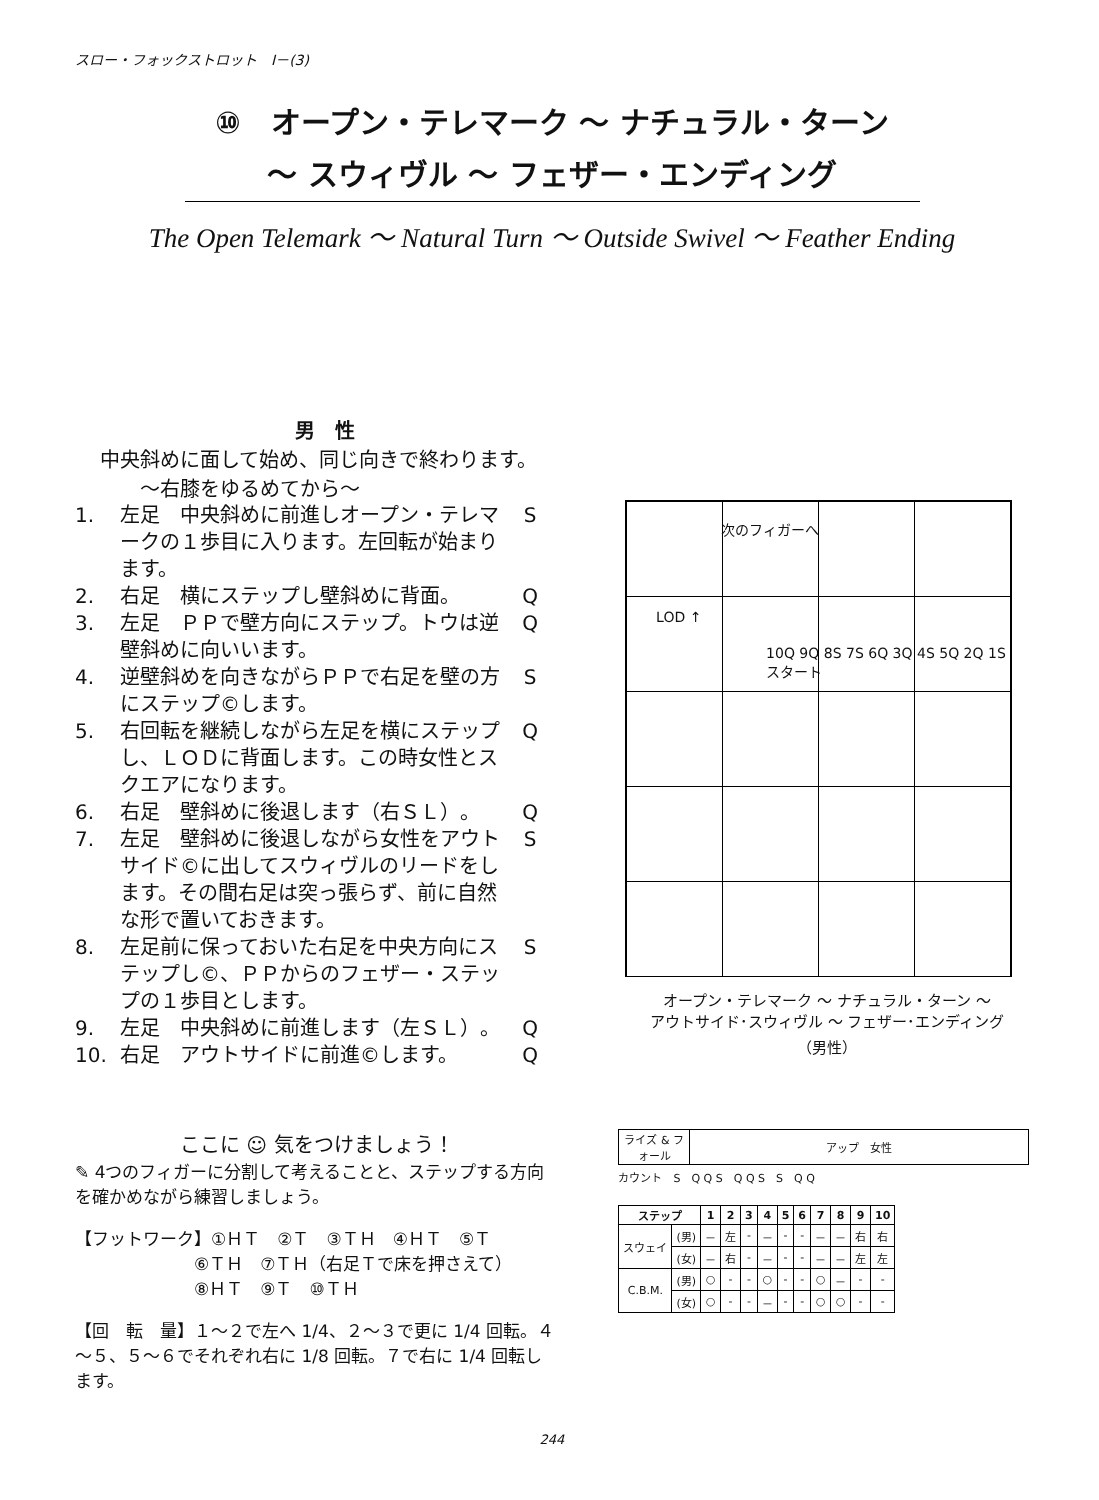スロー・フォックストロット　Ⅰ－(3)
⑩　オープン・テレマーク ～ ナチュラル・ターン
～ スウィヴル ～ フェザー・エンディング
The Open Telemark ～ Natural Turn ～ Outside Swivel ～ Feather Ending
男　性
中央斜めに面して始め、同じ向きで終わります。
～右膝をゆるめてから～
1. 左足　中央斜めに前進しオープン・テレマークの１歩目に入ります。左回転が始まります。 S
2. 右足　横にステップし壁斜めに背面。 Q
3. 左足　ＰＰで壁方向にステップ。トウは逆壁斜めに向いいます。 Q
4. 逆壁斜めを向きながらＰＰで右足を壁の方にステップ©します。 S
5. 右回転を継続しながら左足を横にステップし、ＬＯＤに背面します。この時女性とスクエアになります。 Q
6. 右足　壁斜めに後退します（右ＳＬ）。 Q
7. 左足　壁斜めに後退しながら女性をアウトサイド©に出してスウィヴルのリードをします。その間右足は突っ張らず、前に自然な形で置いておきます。 S
8. 左足前に保っておいた右足を中央方向にステップし©、ＰＰからのフェザー・ステップの１歩目とします。 S
9. 左足　中央斜めに前進します（左ＳＬ）。 Q
10. 右足　アウトサイドに前進©します。 Q
次のフィガーへ
LOD ↑
10Q 9Q 8S 7S 6Q 3Q 4S 5Q 2Q 1S スタート
オープン・テレマーク ～ ナチュラル・ターン ～
アウトサイド･スウィヴル ～ フェザー･エンディング
（男性）
ここに ☺ 気をつけましょう！
✎ 4つのフィガーに分割して考えることと、ステップする方向を確かめながら練習しましょう。
【フットワーク】①ＨＴ　②Ｔ　③ＴＨ　④ＨＴ　⑤Ｔ
　　　　　　　⑥ＴＨ　⑦ＴＨ（右足Ｔで床を押さえて）
　　　　　　　⑧ＨＴ　⑨Ｔ　⑩ＴＨ
【回　転　量】１～２で左へ 1/4、２～３で更に 1/4 回転。４～５、５～６でそれぞれ右に 1/8 回転。７で右に 1/4 回転します。
| ライズ & フォール | アップ 女性 |
カウント　S　Q Q S　Q Q S　S　Q Q
| ステップ | | 1 | 2 | 3 | 4 | 5 | 6 | 7 | 8 | 9 | 10 |
| --- | --- | --- | --- | --- | --- | --- | --- | --- | --- | --- | --- |
| スウェイ | (男) | － | 左 | - | － | - | - | － | － | 右 | 右 |
| | (女) | － | 右 | - | － | - | - | － | － | 左 | 左 |
| C.B.M. | (男) | ○ | - | - | ○ | - | - | ○ | － | - | - |
| | (女) | ○ | - | - | － | - | - | ○ | ○ | - | - |
244